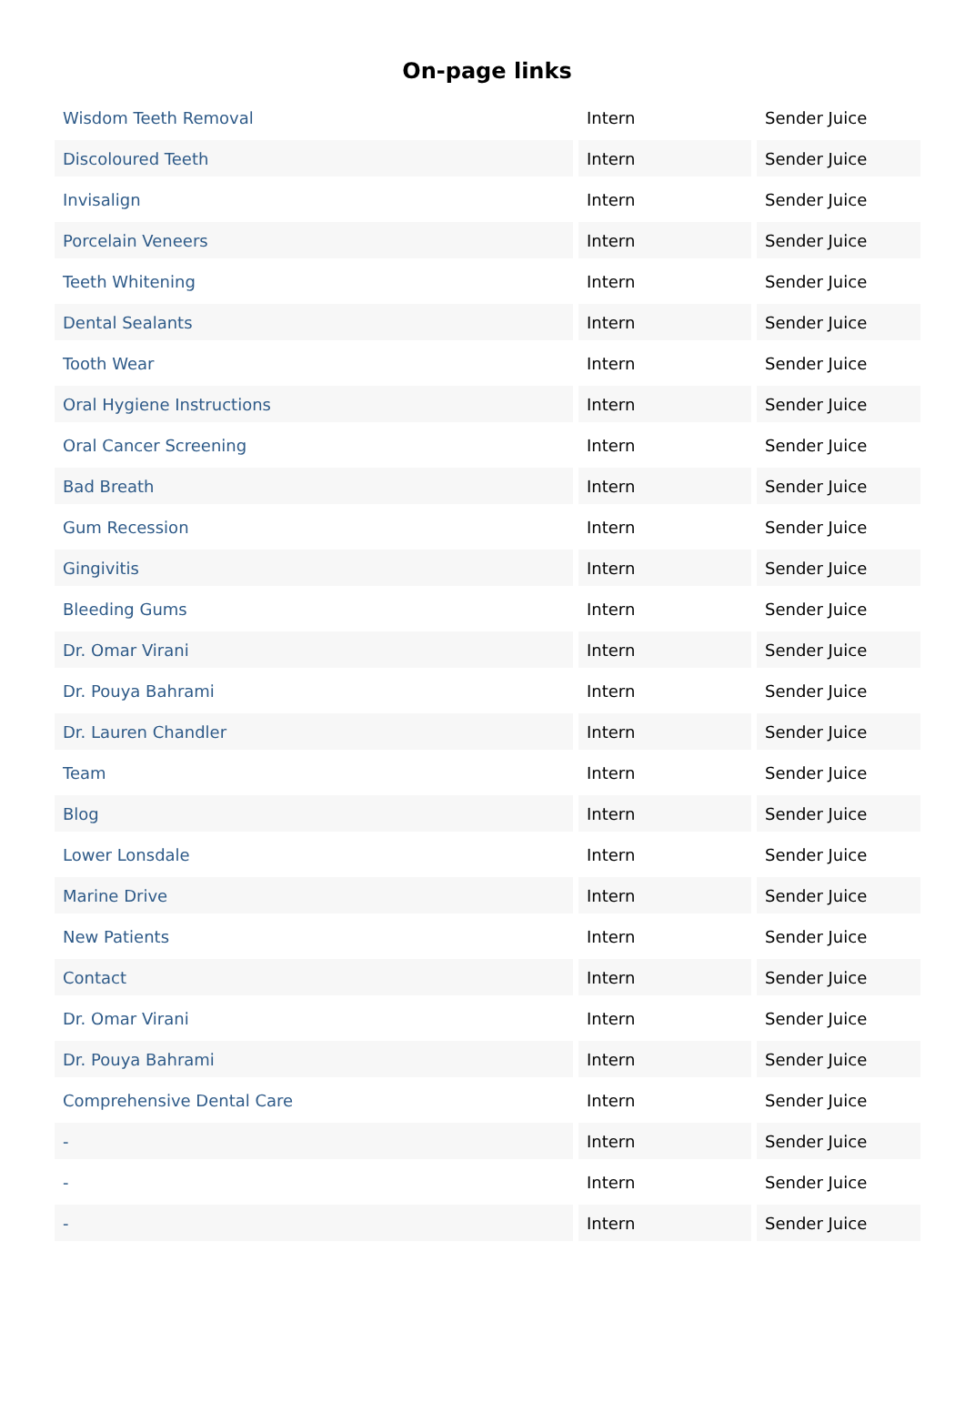On-page links
| Wisdom Teeth Removal | Intern | Sender Juice |
| Discoloured Teeth | Intern | Sender Juice |
| Invisalign | Intern | Sender Juice |
| Porcelain Veneers | Intern | Sender Juice |
| Teeth Whitening | Intern | Sender Juice |
| Dental Sealants | Intern | Sender Juice |
| Tooth Wear | Intern | Sender Juice |
| Oral Hygiene Instructions | Intern | Sender Juice |
| Oral Cancer Screening | Intern | Sender Juice |
| Bad Breath | Intern | Sender Juice |
| Gum Recession | Intern | Sender Juice |
| Gingivitis | Intern | Sender Juice |
| Bleeding Gums | Intern | Sender Juice |
| Dr. Omar Virani | Intern | Sender Juice |
| Dr. Pouya Bahrami | Intern | Sender Juice |
| Dr. Lauren Chandler | Intern | Sender Juice |
| Team | Intern | Sender Juice |
| Blog | Intern | Sender Juice |
| Lower Lonsdale | Intern | Sender Juice |
| Marine Drive | Intern | Sender Juice |
| New Patients | Intern | Sender Juice |
| Contact | Intern | Sender Juice |
| Dr. Omar Virani | Intern | Sender Juice |
| Dr. Pouya Bahrami | Intern | Sender Juice |
| Comprehensive Dental Care | Intern | Sender Juice |
| - | Intern | Sender Juice |
| - | Intern | Sender Juice |
| - | Intern | Sender Juice |